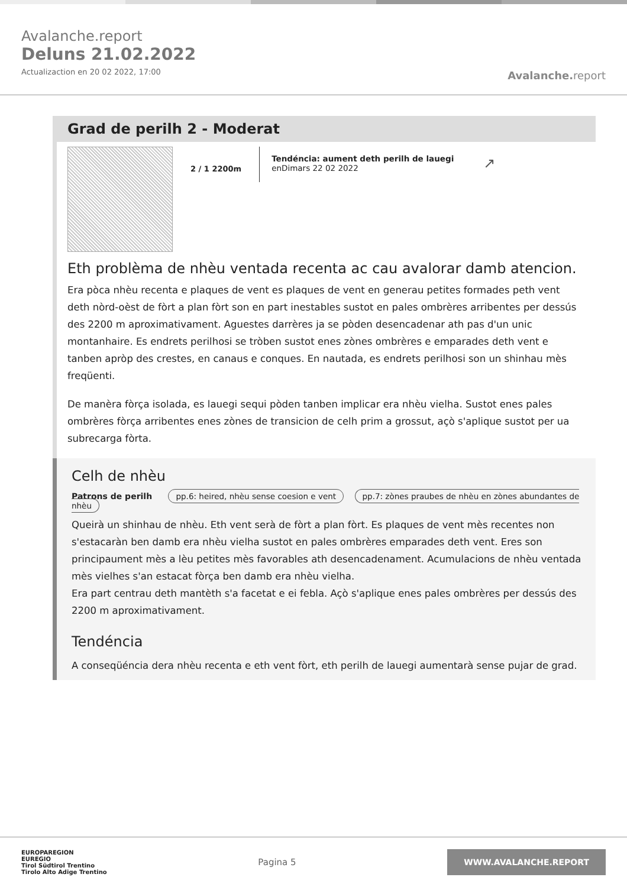Avalanche.report
Deluns 21.02.2022
Actualizaction en 20 02 2022, 17:00
Avalanche. report
Grad de perilh 2 - Moderat
2 / 1 2200m
Tendéncia: aument deth perilh de lauegi
enDimars 22 02 2022
↗
Eth problèma de nhèu ventada recenta ac cau avalorar damb atencion.
Era pòca nhèu recenta e plaques de vent es plaques de vent en generau petites formades peth vent deth nòrd-oèst de fòrt a plan fòrt son en part inestables sustot en pales ombrères arribentes per dessús des 2200 m aproximativament. Aguestes darrères ja se pòden desencadenar ath pas d'un unic montanhaire. Es endrets perilhosi se tròben sustot enes zònes ombrères e emparades deth vent e tanben apròp des crestes, en canaus e conques. En nautada, es endrets perilhosi son un shinhau mès freqüenti.
De manèra fòrça isolada, es lauegi sequi pòden tanben implicar era nhèu vielha. Sustot enes pales ombrères fòrça arribentes enes zònes de transicion de celh prim a grossut, açò s'aplique sustot per ua subrecarga fòrta.
Celh de nhèu
Patrons de perilh pp.6: heired, nhèu sense coesion e vent pp.7: zònes praubes de nhèu en zònes abundantes de nhèu
Queirà un shinhau de nhèu. Eth vent serà de fòrt a plan fòrt. Es plaques de vent mès recentes non s'estacaràn ben damb era nhèu vielha sustot en pales ombrères emparades deth vent. Eres son principaument mès a lèu petites mès favorables ath desencadenament. Acumulacions de nhèu ventada mès vielhes s'an estacat fòrça ben damb era nhèu vielha.
Era part centrau deth mantèth s'a facetat e ei febla. Açò s'aplique enes pales ombrères per dessús des 2200 m aproximativament.
Tendéncia
A conseqüéncia dera nhèu recenta e eth vent fòrt, eth perilh de lauegi aumentarà sense pujar de grad.
EUROPAREGION
EUREGIO
Tirol Südtirol Trentino
Tirolo Alto Adige Trentino
Pagina 5
WWW.AVALANCHE.REPORT